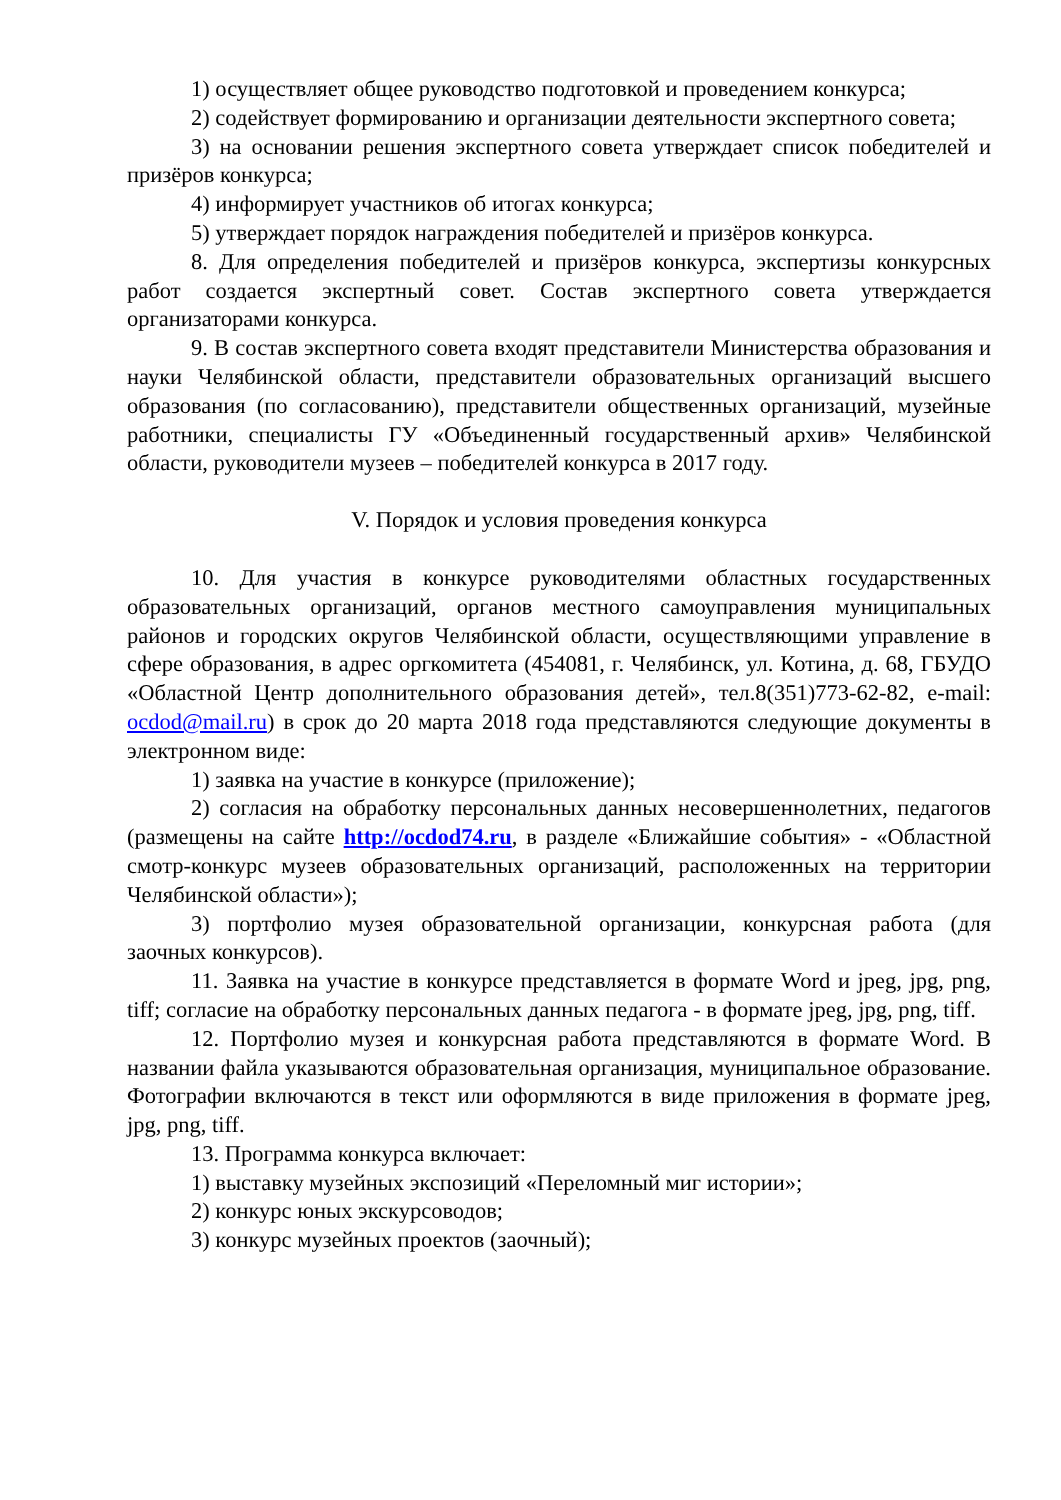1) осуществляет общее руководство подготовкой и проведением конкурса;
2) содействует формированию и организации деятельности экспертного совета;
3) на основании решения экспертного совета утверждает список победителей и призёров конкурса;
4) информирует участников об итогах конкурса;
5) утверждает порядок награждения победителей и призёров конкурса.
8. Для определения победителей и призёров конкурса, экспертизы конкурсных работ создается экспертный совет. Состав экспертного совета утверждается организаторами конкурса.
9. В состав экспертного совета входят представители Министерства образования и науки Челябинской области, представители образовательных организаций высшего образования (по согласованию), представители общественных организаций, музейные работники, специалисты ГУ «Объединенный государственный архив» Челябинской области, руководители музеев – победителей конкурса в 2017 году.
V. Порядок и условия проведения конкурса
10. Для участия в конкурсе руководителями областных государственных образовательных организаций, органов местного самоуправления муниципальных районов и городских округов Челябинской области, осуществляющими управление в сфере образования, в адрес оргкомитета (454081, г. Челябинск, ул. Котина, д. 68, ГБУДО «Областной Центр дополнительного образования детей», тел.8(351)773-62-82, e-mail: ocdod@mail.ru) в срок до 20 марта 2018 года представляются следующие документы в электронном виде:
1) заявка на участие в конкурсе (приложение);
2) согласия на обработку персональных данных несовершеннолетних, педагогов (размещены на сайте http://ocdod74.ru, в разделе «Ближайшие события» - «Областной смотр-конкурс музеев образовательных организаций, расположенных на территории Челябинской области»);
3) портфолио музея образовательной организации, конкурсная работа (для заочных конкурсов).
11. Заявка на участие в конкурсе представляется в формате Word и jpeg, jpg, png, tiff; согласие на обработку персональных данных педагога - в формате jpeg, jpg, png, tiff.
12. Портфолио музея и конкурсная работа представляются в формате Word. В названии файла указываются образовательная организация, муниципальное образование. Фотографии включаются в текст или оформляются в виде приложения в формате jpeg, jpg, png, tiff.
13. Программа конкурса включает:
1) выставку музейных экспозиций «Переломный миг истории»;
2) конкурс юных экскурсоводов;
3) конкурс музейных проектов (заочный);